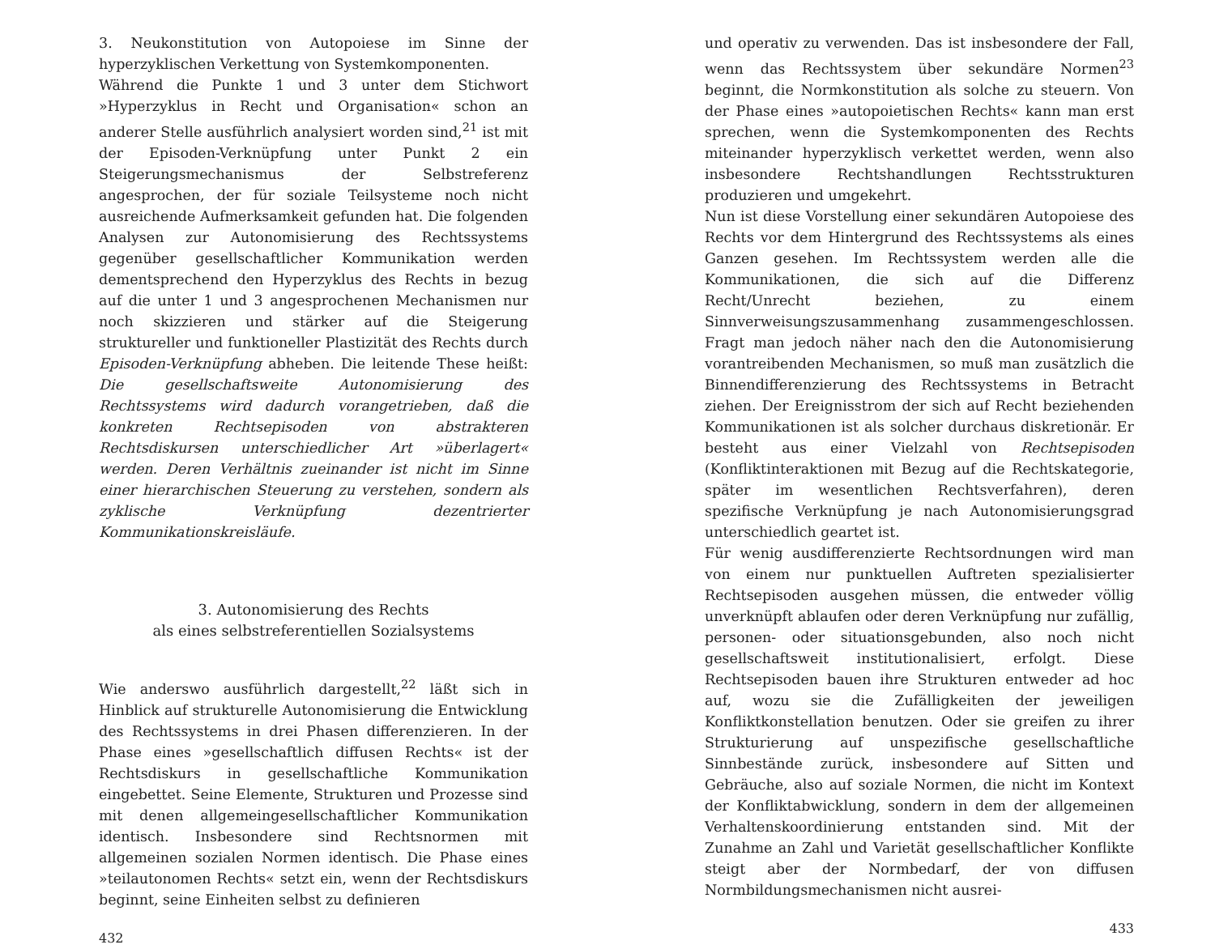3. Neukonstitution von Autopoiese im Sinne der hyperzyklischen Verkettung von Systemkomponenten.
Während die Punkte 1 und 3 unter dem Stichwort »Hyperzyklus in Recht und Organisation« schon an anderer Stelle ausführlich analysiert worden sind,<sup>21</sup> ist mit der Episoden-Verknüpfung unter Punkt 2 ein Steigerungsmechanismus der Selbstreferenz angesprochen, der für soziale Teilsysteme noch nicht ausreichende Aufmerksamkeit gefunden hat. Die folgenden Analysen zur Autonomisierung des Rechtssystems gegenüber gesellschaftlicher Kommunikation werden dementsprechend den Hyperzyklus des Rechts in bezug auf die unter 1 und 3 angesprochenen Mechanismen nur noch skizzieren und stärker auf die Steigerung struktureller und funktioneller Plastizität des Rechts durch Episoden-Verknüpfung abheben. Die leitende These heißt: Die gesellschaftsweite Autonomisierung des Rechtssystems wird dadurch vorangetrieben, daß die konkreten Rechtsepisoden von abstrakteren Rechtsdiskursen unterschiedlicher Art »überlagert« werden. Deren Verhältnis zueinander ist nicht im Sinne einer hierarchischen Steuerung zu verstehen, sondern als zyklische Verknüpfung dezentrierter Kommunikationskreisläufe.
3. Autonomisierung des Rechts
als eines selbstreferentiellen Sozialsystems
Wie anderswo ausführlich dargestellt,<sup>22</sup> läßt sich in Hinblick auf strukturelle Autonomisierung die Entwicklung des Rechtssystems in drei Phasen differenzieren. In der Phase eines »gesellschaftlich diffusen Rechts« ist der Rechtsdiskurs in gesellschaftliche Kommunikation eingebettet. Seine Elemente, Strukturen und Prozesse sind mit denen allgemeingesellschaftlicher Kommunikation identisch. Insbesondere sind Rechtsnormen mit allgemeinen sozialen Normen identisch. Die Phase eines »teilautonomen Rechts« setzt ein, wenn der Rechtsdiskurs beginnt, seine Einheiten selbst zu definieren
432
und operativ zu verwenden. Das ist insbesondere der Fall, wenn das Rechtssystem über sekundäre Normen<sup>23</sup> beginnt, die Normkonstitution als solche zu steuern. Von der Phase eines »autopoietischen Rechts« kann man erst sprechen, wenn die Systemkomponenten des Rechts miteinander hyperzyklisch verkettet werden, wenn also insbesondere Rechtshandlungen Rechtsstrukturen produzieren und umgekehrt.
Nun ist diese Vorstellung einer sekundären Autopoiese des Rechts vor dem Hintergrund des Rechtssystems als eines Ganzen gesehen. Im Rechtssystem werden alle die Kommunikationen, die sich auf die Differenz Recht/Unrecht beziehen, zu einem Sinnverweisungszusammenhang zusammengeschlossen. Fragt man jedoch näher nach den die Autonomisierung vorantreibenden Mechanismen, so muß man zusätzlich die Binnendifferenzierung des Rechtssystems in Betracht ziehen. Der Ereignisstrom der sich auf Recht beziehenden Kommunikationen ist als solcher durchaus diskretionär. Er besteht aus einer Vielzahl von Rechtsepisoden (Konfliktinteraktionen mit Bezug auf die Rechtskategorie, später im wesentlichen Rechtsverfahren), deren spezifische Verknüpfung je nach Autonomisierungsgrad unterschiedlich geartet ist.
Für wenig ausdifferenzierte Rechtsordnungen wird man von einem nur punktuellen Auftreten spezialisierter Rechtsepisoden ausgehen müssen, die entweder völlig unverknüpft ablaufen oder deren Verknüpfung nur zufällig, personen- oder situationsgebunden, also noch nicht gesellschaftsweit institutionalisiert, erfolgt. Diese Rechtsepisoden bauen ihre Strukturen entweder ad hoc auf, wozu sie die Zufälligkeiten der jeweiligen Konfliktkonstellation benutzen. Oder sie greifen zu ihrer Strukturierung auf unspezifische gesellschaftliche Sinnbestände zurück, insbesondere auf Sitten und Gebräuche, also auf soziale Normen, die nicht im Kontext der Konfliktabwicklung, sondern in dem der allgemeinen Verhaltenskoordinierung entstanden sind. Mit der Zunahme an Zahl und Varietät gesellschaftlicher Konflikte steigt aber der Normbedarf, der von diffusen Normbildungsmechanismen nicht ausrei-
433